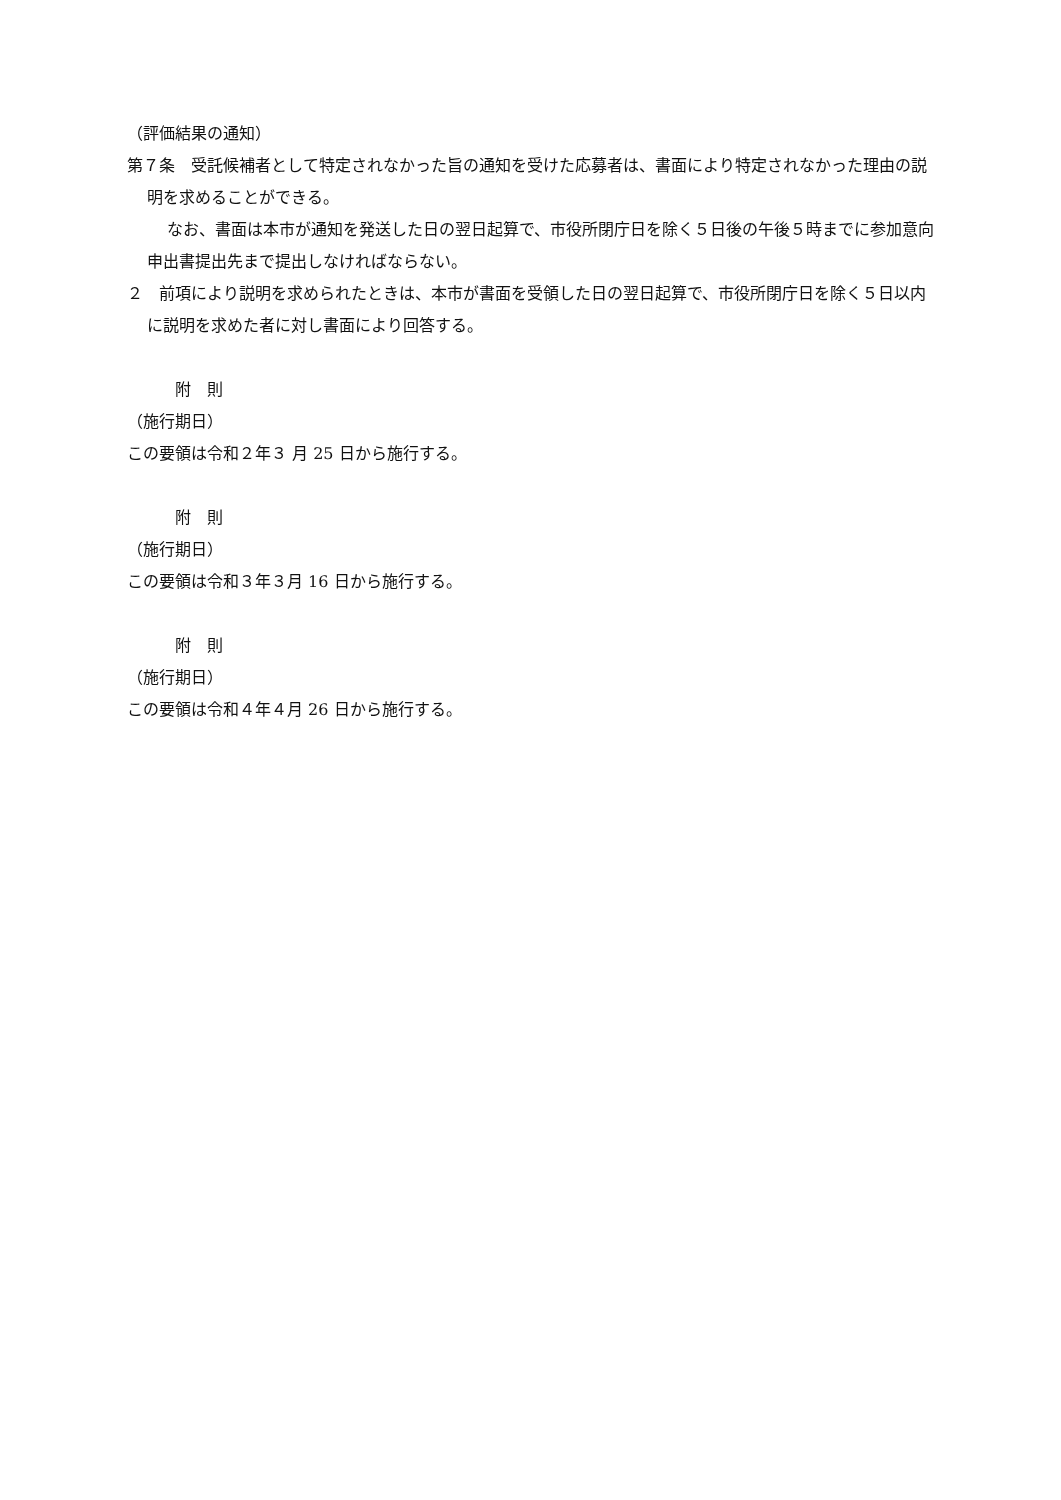（評価結果の通知）
第７条　受託候補者として特定されなかった旨の通知を受けた応募者は、書面により特定されなかった理由の説明を求めることができる。
なお、書面は本市が通知を発送した日の翌日起算で、市役所閉庁日を除く５日後の午後５時までに参加意向申出書提出先まで提出しなければならない。
２　前項により説明を求められたときは、本市が書面を受領した日の翌日起算で、市役所閉庁日を除く５日以内に説明を求めた者に対し書面により回答する。
　　　附　則
（施行期日）
この要領は令和２年３ 月 25 日から施行する。
　　　附　則
（施行期日）
この要領は令和３年３月 16 日から施行する。
　　　附　則
（施行期日）
この要領は令和４年４月 26 日から施行する。